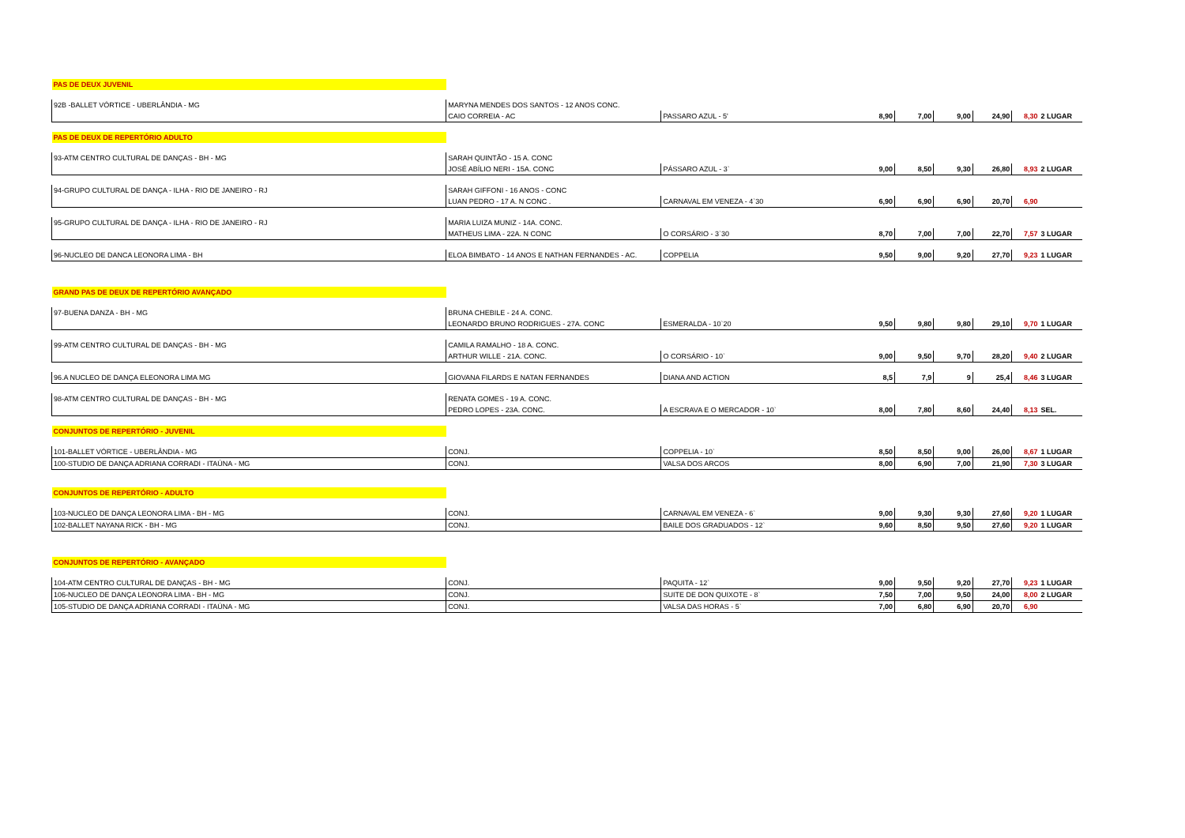| PAS DE DEUX JUVENIL | | | | | | | | |
| 92B -BALLET VÓRTICE - UBERLÂNDIA - MG | MARYNA MENDES DOS SANTOS - 12 ANOS CONC. | | | | | | | |
| | CAIO CORREIA - AC | PASSARO AZUL - 5' | 8,90 | 7,00 | 9,00 | 24,90 | 8,30 | 2 LUGAR |
| PAS DE DEUX DE REPERTÓRIO ADULTO | | | | | | | | |
| 93-ATM CENTRO CULTURAL DE DANÇAS - BH - MG | SARAH QUINTÃO - 15 A. CONC | | | | | | | |
| | JOSÉ ABÍLIO NERI - 15A. CONC | PÁSSARO AZUL - 3` | 9,00 | 8,50 | 9,30 | 26,80 | 8,93 | 2 LUGAR |
| 94-GRUPO CULTURAL DE DANÇA - ILHA - RIO DE JANEIRO - RJ | SARAH GIFFONI - 16 ANOS - CONC | | | | | | | |
| | LUAN PEDRO - 17 A. N CONC . | CARNAVAL EM VENEZA - 4`30 | 6,90 | 6,90 | 6,90 | 20,70 | 6,90 | |
| 95-GRUPO CULTURAL DE DANÇA - ILHA - RIO DE JANEIRO - RJ | MARIA LUIZA MUNIZ - 14A. CONC. | | | | | | | |
| | MATHEUS LIMA - 22A. N CONC | O CORSÁRIO - 3`30 | 8,70 | 7,00 | 7,00 | 22,70 | 7,57 | 3 LUGAR |
| 96-NUCLEO DE DANCA LEONORA LIMA - BH | ELOA BIMBATO - 14 ANOS E NATHAN FERNANDES - AC. | COPPELIA | 9,50 | 9,00 | 9,20 | 27,70 | 9,23 | 1 LUGAR |
| GRAND PAS DE DEUX DE REPERTÓRIO AVANÇADO | | | | | | | | |
| 97-BUENA DANZA - BH - MG | BRUNA CHEBILE - 24 A. CONC. | | | | | | | |
| | LEONARDO BRUNO RODRIGUES - 27A. CONC | ESMERALDA - 10`20 | 9,50 | 9,80 | 9,80 | 29,10 | 9,70 | 1 LUGAR |
| 99-ATM CENTRO CULTURAL DE DANÇAS - BH - MG | CAMILA RAMALHO - 18 A. CONC. | | | | | | | |
| | ARTHUR WILLE - 21A. CONC. | O CORSÁRIO - 10` | 9,00 | 9,50 | 9,70 | 28,20 | 9,40 | 2 LUGAR |
| 96.A NUCLEO DE DANÇA ELEONORA LIMA MG | GIOVANA FILARDS E NATAN FERNANDES | DIANA AND ACTION | 8,5 | 7,9 | 9 | 25,4 | 8,46 | 3 LUGAR |
| 98-ATM CENTRO CULTURAL DE DANÇAS - BH - MG | RENATA GOMES - 19 A. CONC. | | | | | | | |
| | PEDRO LOPES - 23A. CONC. | A ESCRAVA E O MERCADOR - 10` | 8,00 | 7,80 | 8,60 | 24,40 | 8,13 | SEL. |
| CONJUNTOS DE REPERTÓRIO - JUVENIL | | | | | | | | |
| 101-BALLET VÓRTICE - UBERLÂNDIA - MG | CONJ. | COPPELIA - 10` | 8,50 | 8,50 | 9,00 | 26,00 | 8,67 | 1 LUGAR |
| 100-STUDIO DE DANÇA ADRIANA CORRADI - ITAÚNA - MG | CONJ. | VALSA DOS ARCOS | 8,00 | 6,90 | 7,00 | 21,90 | 7,30 | 3 LUGAR |
| CONJUNTOS DE REPERTÓRIO - ADULTO | | | | | | | | |
| 103-NUCLEO DE DANÇA LEONORA LIMA - BH - MG | CONJ. | CARNAVAL EM VENEZA - 6` | 9,00 | 9,30 | 9,30 | 27,60 | 9,20 | 1 LUGAR |
| 102-BALLET NAYANA RICK - BH - MG | CONJ. | BAILE DOS GRADUADOS - 12` | 9,60 | 8,50 | 9,50 | 27,60 | 9,20 | 1 LUGAR |
| CONJUNTOS DE REPERTÓRIO - AVANÇADO | | | | | | | | |
| 104-ATM CENTRO CULTURAL DE DANÇAS - BH - MG | CONJ. | PAQUITA - 12` | 9,00 | 9,50 | 9,20 | 27,70 | 9,23 | 1 LUGAR |
| 106-NUCLEO DE DANÇA LEONORA LIMA - BH - MG | CONJ. | SUITE DE DON QUIXOTE - 8` | 7,50 | 7,00 | 9,50 | 24,00 | 8,00 | 2 LUGAR |
| 105-STUDIO DE DANÇA ADRIANA CORRADI - ITAÚNA - MG | CONJ. | VALSA DAS HORAS - 5` | 7,00 | 6,80 | 6,90 | 20,70 | 6,90 | |